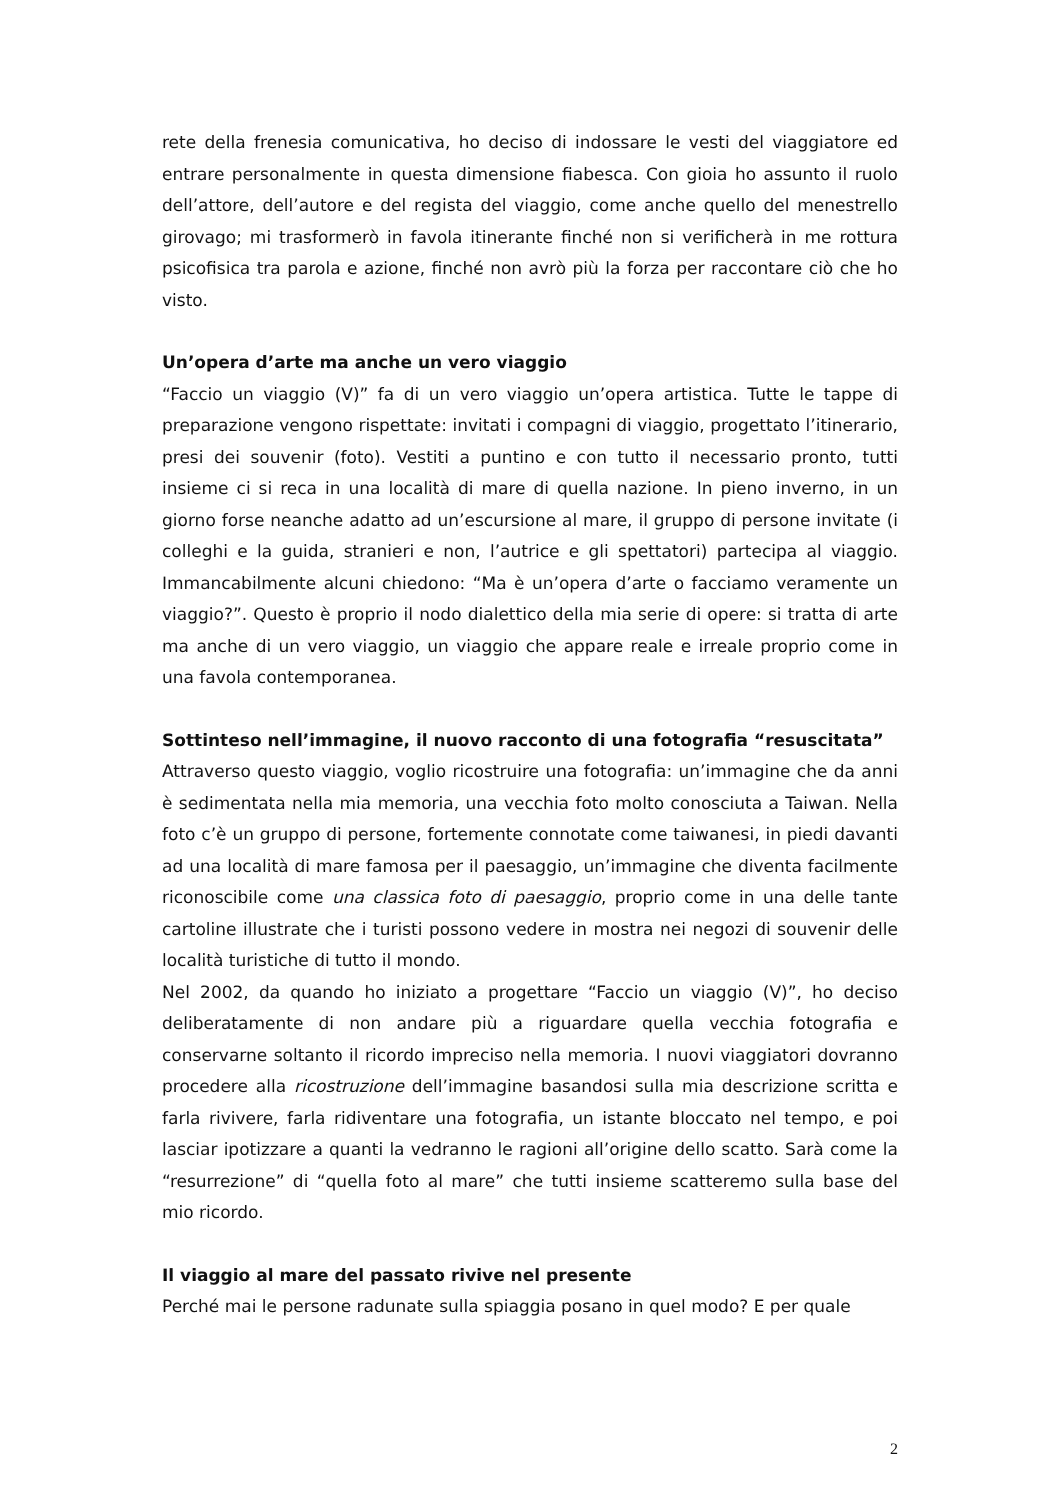rete della frenesia comunicativa, ho deciso di indossare le vesti del viaggiatore ed entrare personalmente in questa dimensione fiabesca. Con gioia ho assunto il ruolo dell’attore, dell’autore e del regista del viaggio, come anche quello del menestrello girovago; mi trasformerò in favola itinerante finché non si verificherà in me rottura psicofisica tra parola e azione, finché non avrò più la forza per raccontare ciò che ho visto.
Un’opera d’arte ma anche un vero viaggio
“Faccio un viaggio (V)” fa di un vero viaggio un’opera artistica. Tutte le tappe di preparazione vengono rispettate: invitati i compagni di viaggio, progettato l’itinerario, presi dei souvenir (foto). Vestiti a puntino e con tutto il necessario pronto, tutti insieme ci si reca in una località di mare di quella nazione. In pieno inverno, in un giorno forse neanche adatto ad un’escursione al mare, il gruppo di persone invitate (i colleghi e la guida, stranieri e non, l’autrice e gli spettatori) partecipa al viaggio. Immancabilmente alcuni chiedono: “Ma è un’opera d’arte o facciamo veramente un viaggio?”. Questo è proprio il nodo dialettico della mia serie di opere: si tratta di arte ma anche di un vero viaggio, un viaggio che appare reale e irreale proprio come in una favola contemporanea.
Sottinteso nell’immagine, il nuovo racconto di una fotografia “resuscitata”
Attraverso questo viaggio, voglio ricostruire una fotografia: un’immagine che da anni è sedimentata nella mia memoria, una vecchia foto molto conosciuta a Taiwan. Nella foto c’è un gruppo di persone, fortemente connotate come taiwanesi, in piedi davanti ad una località di mare famosa per il paesaggio, un’immagine che diventa facilmente riconoscibile come una classica foto di paesaggio, proprio come in una delle tante cartoline illustrate che i turisti possono vedere in mostra nei negozi di souvenir delle località turistiche di tutto il mondo.
Nel 2002, da quando ho iniziato a progettare “Faccio un viaggio (V)”, ho deciso deliberatamente di non andare più a riguardare quella vecchia fotografia e conservarne soltanto il ricordo impreciso nella memoria. I nuovi viaggiatori dovranno procedere alla ricostruzione dell’immagine basandosi sulla mia descrizione scritta e farla rivivere, farla ridiventare una fotografia, un istante bloccato nel tempo, e poi lasciar ipotizzare a quanti la vedranno le ragioni all’origine dello scatto. Sarà come la “resurrezione” di “quella foto al mare” che tutti insieme scatteremo sulla base del mio ricordo.
Il viaggio al mare del passato rivive nel presente
Perché mai le persone radunate sulla spiaggia posano in quel modo? E per quale
2